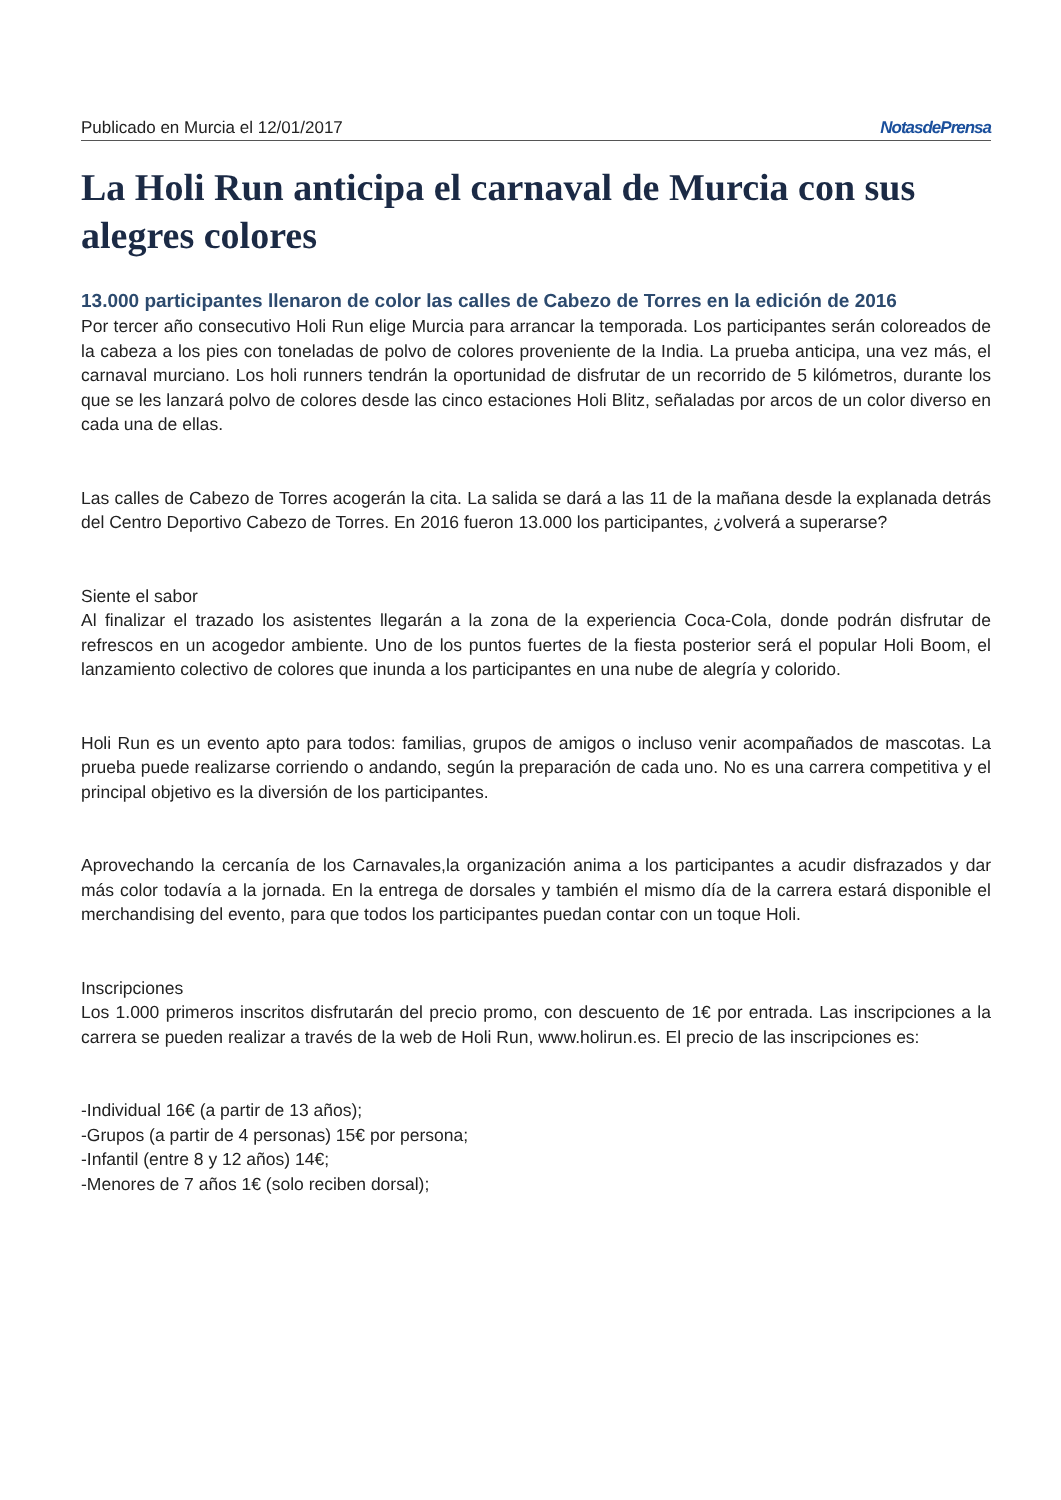Publicado en Murcia el 12/01/2017 NotasdePrensa
La Holi Run anticipa el carnaval de Murcia con sus alegres colores
13.000 participantes llenaron de color las calles de Cabezo de Torres en la edición de 2016
Por tercer año consecutivo Holi Run elige Murcia para arrancar la temporada. Los participantes serán coloreados de la cabeza a los pies con toneladas de polvo de colores proveniente de la India. La prueba anticipa, una vez más, el carnaval murciano. Los holi runners tendrán la oportunidad de disfrutar de un recorrido de 5 kilómetros, durante los que se les lanzará polvo de colores desde las cinco estaciones Holi Blitz, señaladas por arcos de un color diverso en cada una de ellas.
Las calles de Cabezo de Torres acogerán la cita. La salida se dará a las 11 de la mañana desde la explanada detrás del Centro Deportivo Cabezo de Torres. En 2016 fueron 13.000 los participantes, ¿volverá a superarse?
Siente el sabor
Al finalizar el trazado los asistentes llegarán a la zona de la experiencia Coca-Cola, donde podrán disfrutar de refrescos en un acogedor ambiente. Uno de los puntos fuertes de la fiesta posterior será el popular Holi Boom, el lanzamiento colectivo de colores que inunda a los participantes en una nube de alegría y colorido.
Holi Run es un evento apto para todos: familias, grupos de amigos o incluso venir acompañados de mascotas. La prueba puede realizarse corriendo o andando, según la preparación de cada uno. No es una carrera competitiva y el principal objetivo es la diversión de los participantes.
Aprovechando la cercanía de los Carnavales,la organización anima a los participantes a acudir disfrazados y dar más color todavía a la jornada. En la entrega de dorsales y también el mismo día de la carrera estará disponible el merchandising del evento, para que todos los participantes puedan contar con un toque Holi.
Inscripciones
Los 1.000 primeros inscritos disfrutarán del precio promo, con descuento de 1€ por entrada. Las inscripciones a la carrera se pueden realizar a través de la web de Holi Run, www.holirun.es. El precio de las inscripciones es:
-Individual 16€ (a partir de 13 años);
-Grupos (a partir de 4 personas) 15€ por persona;
-Infantil (entre 8 y 12 años) 14€;
-Menores de 7 años 1€ (solo reciben dorsal);